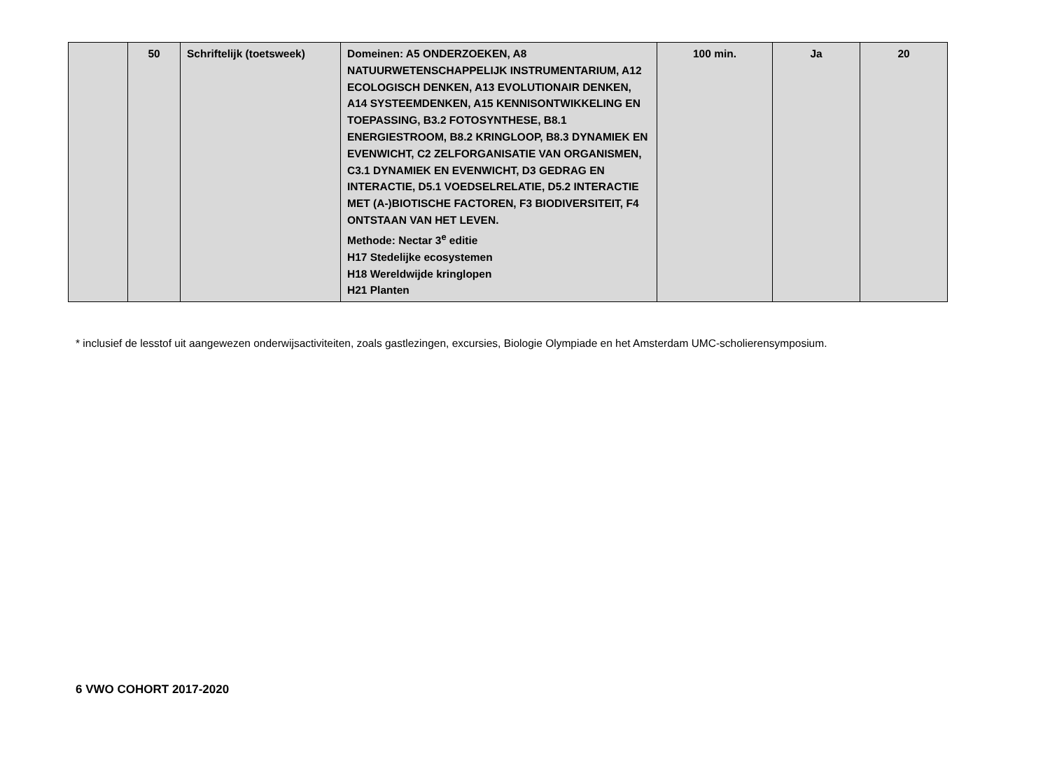| | 50 | Schriftelijk (toetsweek) | Domeinen: A5 ONDERZOEKEN, A8 NATUURWETENSCHAPPELIJK INSTRUMENTARIUM, A12 ECOLOGISCH DENKEN, A13 EVOLUTIONAIR DENKEN, A14 SYSTEEMDENKEN, A15 KENNISONTWIKKELING EN TOEPASSING, B3.2 FOTOSYNTHESE, B8.1 ENERGIESTROOM, B8.2 KRINGLOOP, B8.3 DYNAMIEK EN EVENWICHT, C2 ZELFORGANISATIE VAN ORGANISMEN, C3.1 DYNAMIEK EN EVENWICHT, D3 GEDRAG EN INTERACTIE, D5.1 VOEDSELRELATIE, D5.2 INTERACTIE MET (A-)BIOTISCHE FACTOREN, F3 BIODIVERSITEIT, F4 ONTSTAAN VAN HET LEVEN. Methode: Nectar 3<sup>e</sup> editie H17 Stedelijke ecosystemen H18 Wereldwijde kringlopen H21 Planten | 100 min. | Ja | 20 |
* inclusief de lesstof uit aangewezen onderwijsactiviteiten, zoals gastlezingen, excursies, Biologie Olympiade en het Amsterdam UMC-scholierensymposium.
6 VWO COHORT 2017-2020